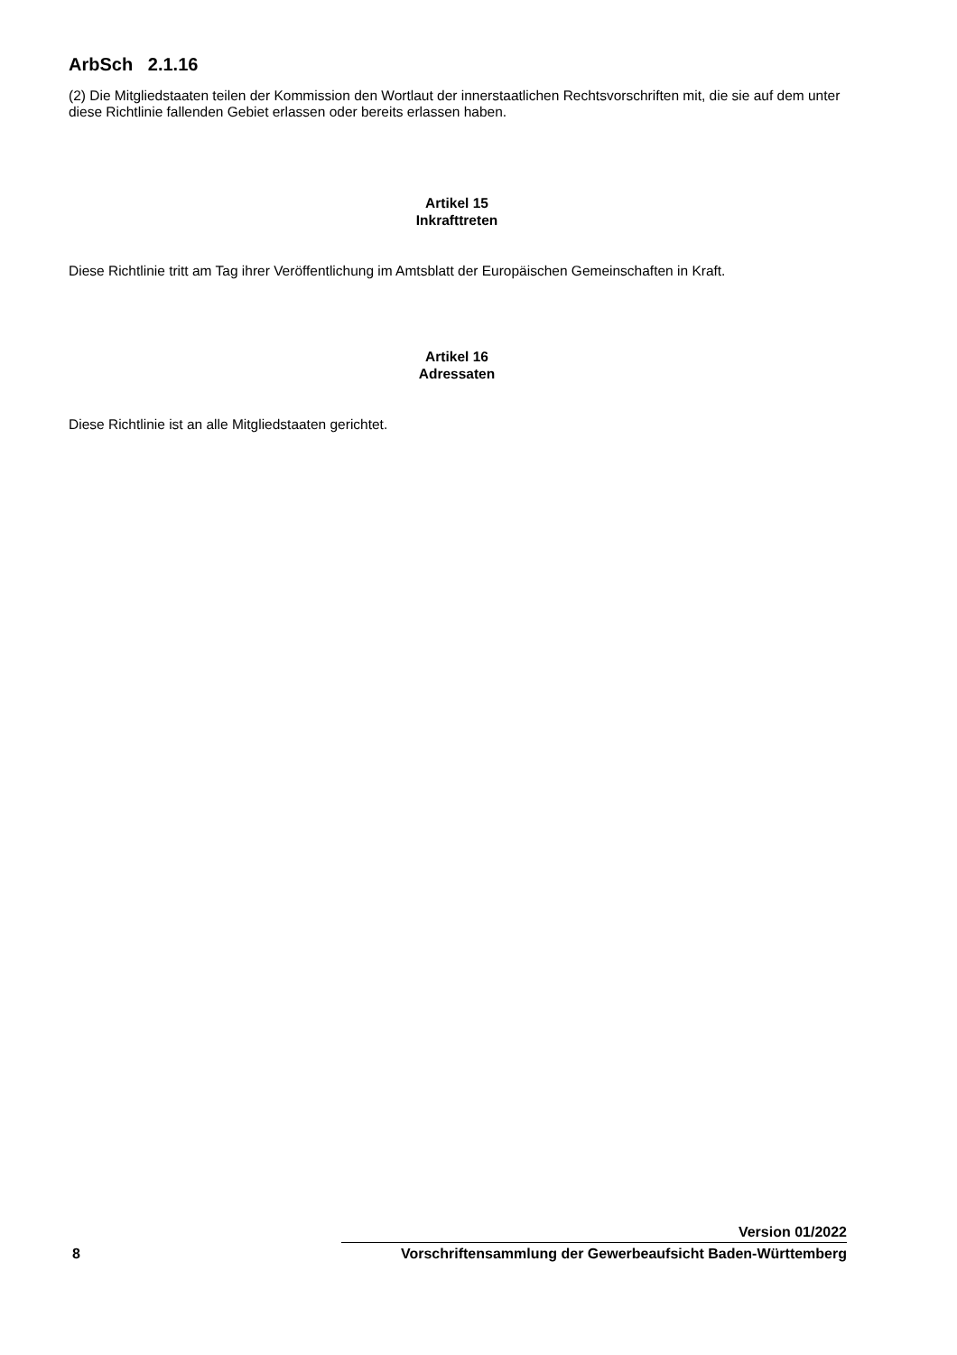ArbSch 2.1.16
(2) Die Mitgliedstaaten teilen der Kommission den Wortlaut der innerstaatlichen Rechtsvorschriften mit, die sie auf dem unter diese Richtlinie fallenden Gebiet erlassen oder bereits erlassen haben.
Artikel 15
Inkrafttreten
Diese Richtlinie tritt am Tag ihrer Veröffentlichung im Amtsblatt der Europäischen Gemeinschaften in Kraft.
Artikel 16
Adressaten
Diese Richtlinie ist an alle Mitgliedstaaten gerichtet.
8
Version 01/2022
Vorschriftensammlung der Gewerbeaufsicht Baden-Württemberg